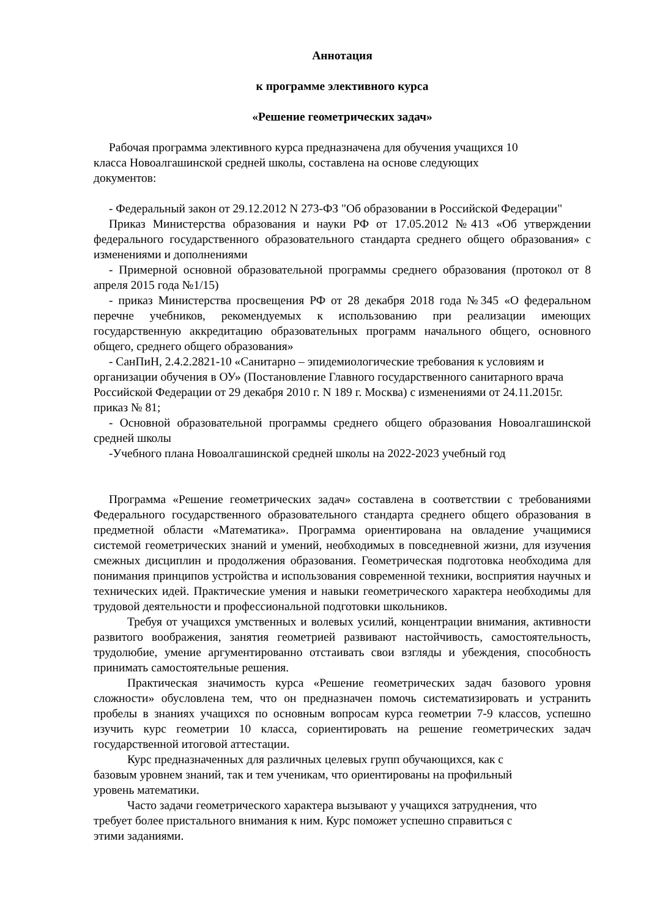Аннотация
к программе элективного курса
«Решение геометрических задач»
Рабочая программа элективного курса предназначена для обучения учащихся 10
класса Новоалгашинской средней школы, составлена на основе следующих
документов:
- Федеральный закон от 29.12.2012 N 273-ФЗ "Об образовании в Российской Федерации"
Приказ Министерства образования и науки РФ от 17.05.2012 №413 «Об утверждении федерального государственного образовательного стандарта среднего общего образования» с изменениями и дополнениями
- Примерной основной образовательной программы среднего образования (протокол от 8 апреля 2015 года №1/15)
- приказ Министерства просвещения РФ от 28 декабря 2018 года №345 «О федеральном перечне учебников, рекомендуемых к использованию при реализации имеющих государственную аккредитацию образовательных программ начального общего, основного общего, среднего общего образования»
- СанПиН, 2.4.2.2821-10 «Санитарно – эпидемиологические требования к условиям и организации обучения в ОУ» (Постановление Главного государственного санитарного врача Российской Федерации от 29 декабря 2010 г. N 189 г. Москва) с изменениями от 24.11.2015г. приказ № 81;
- Основной образовательной программы среднего общего образования Новоалгашинской средней школы
-Учебного плана Новоалгашинской средней школы на 2022-2023 учебный год
Программа «Решение геометрических задач» составлена в соответствии с требованиями Федерального государственного образовательного стандарта среднего общего образования в предметной области «Математика». Программа ориентирована на овладение учащимися системой геометрических знаний и умений, необходимых в повседневной жизни, для изучения смежных дисциплин и продолжения образования. Геометрическая подготовка необходима для понимания принципов устройства и использования современной техники, восприятия научных и технических идей. Практические умения и навыки геометрического характера необходимы для трудовой деятельности и профессиональной подготовки школьников.
Требуя от учащихся умственных и волевых усилий, концентрации внимания, активности развитого воображения, занятия геометрией развивают настойчивость, самостоятельность, трудолюбие, умение аргументированно отстаивать свои взгляды и убеждения, способность принимать самостоятельные решения.
Практическая значимость курса «Решение геометрических задач базового уровня сложности» обусловлена тем, что он предназначен помочь систематизировать и устранить пробелы в знаниях учащихся по основным вопросам курса геометрии 7-9 классов, успешно изучить курс геометрии 10 класса, сориентировать на решение геометрических задач государственной итоговой аттестации.
Курс предназначенных для различных целевых групп обучающихся, как с
базовым уровнем знаний, так и тем ученикам, что ориентированы на профильный
уровень математики.
Часто задачи геометрического характера вызывают у учащихся затруднения, что
требует более пристального внимания к ним. Курс поможет успешно справиться с
этими заданиями.